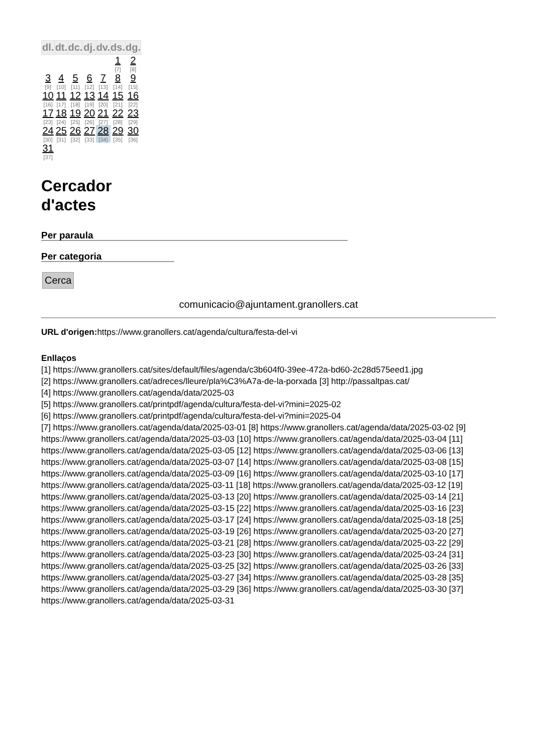| dl. | dt. | dc. | dj. | dv. | ds. | dg. |
| --- | --- | --- | --- | --- | --- | --- |
| | | | | | 1 [7] | 2 [8] |
| 3 [9] | 4 [10] | 5 [11] | 6 [12] | 7 [13] | 8 [14] | 9 [15] |
| 10 [16] | 11 [17] | 12 [18] | 13 [19] | 14 [20] | 15 [21] | 16 [22] |
| 17 [23] | 18 [24] | 19 [25] | 20 [26] | 21 [27] | 22 [28] | 23 [29] |
| 24 [30] | 25 [31] | 26 [32] | 27 [33] | 28 [34] | 29 [35] | 30 [36] |
| 31 [37] | | | | | | |
Cercador
d'actes
Per paraula
Per categoria
Cerca
comunicacio@ajuntament.granollers.cat
URL d'origen: https://www.granollers.cat/agenda/cultura/festa-del-vi
Enllaços
[1] https://www.granollers.cat/sites/default/files/agenda/c3b604f0-39ee-472a-bd60-2c28d575eed1.jpg
[2] https://www.granollers.cat/adreces/lleure/pla%C3%A7a-de-la-porxada [3] http://passaltpas.cat/
[4] https://www.granollers.cat/agenda/data/2025-03
[5] https://www.granollers.cat/printpdf/agenda/cultura/festa-del-vi?mini=2025-02
[6] https://www.granollers.cat/printpdf/agenda/cultura/festa-del-vi?mini=2025-04
[7] https://www.granollers.cat/agenda/data/2025-03-01 [8] https://www.granollers.cat/agenda/data/2025-03-02 [9] https://www.granollers.cat/agenda/data/2025-03-03 [10] https://www.granollers.cat/agenda/data/2025-03-04 [11] https://www.granollers.cat/agenda/data/2025-03-05 [12] https://www.granollers.cat/agenda/data/2025-03-06 [13] https://www.granollers.cat/agenda/data/2025-03-07 [14] https://www.granollers.cat/agenda/data/2025-03-08 [15] https://www.granollers.cat/agenda/data/2025-03-09 [16] https://www.granollers.cat/agenda/data/2025-03-10 [17] https://www.granollers.cat/agenda/data/2025-03-11 [18] https://www.granollers.cat/agenda/data/2025-03-12 [19] https://www.granollers.cat/agenda/data/2025-03-13 [20] https://www.granollers.cat/agenda/data/2025-03-14 [21] https://www.granollers.cat/agenda/data/2025-03-15 [22] https://www.granollers.cat/agenda/data/2025-03-16 [23] https://www.granollers.cat/agenda/data/2025-03-17 [24] https://www.granollers.cat/agenda/data/2025-03-18 [25] https://www.granollers.cat/agenda/data/2025-03-19 [26] https://www.granollers.cat/agenda/data/2025-03-20 [27] https://www.granollers.cat/agenda/data/2025-03-21 [28] https://www.granollers.cat/agenda/data/2025-03-22 [29] https://www.granollers.cat/agenda/data/2025-03-23 [30] https://www.granollers.cat/agenda/data/2025-03-24 [31] https://www.granollers.cat/agenda/data/2025-03-25 [32] https://www.granollers.cat/agenda/data/2025-03-26 [33] https://www.granollers.cat/agenda/data/2025-03-27 [34] https://www.granollers.cat/agenda/data/2025-03-28 [35] https://www.granollers.cat/agenda/data/2025-03-29 [36] https://www.granollers.cat/agenda/data/2025-03-30 [37] https://www.granollers.cat/agenda/data/2025-03-31